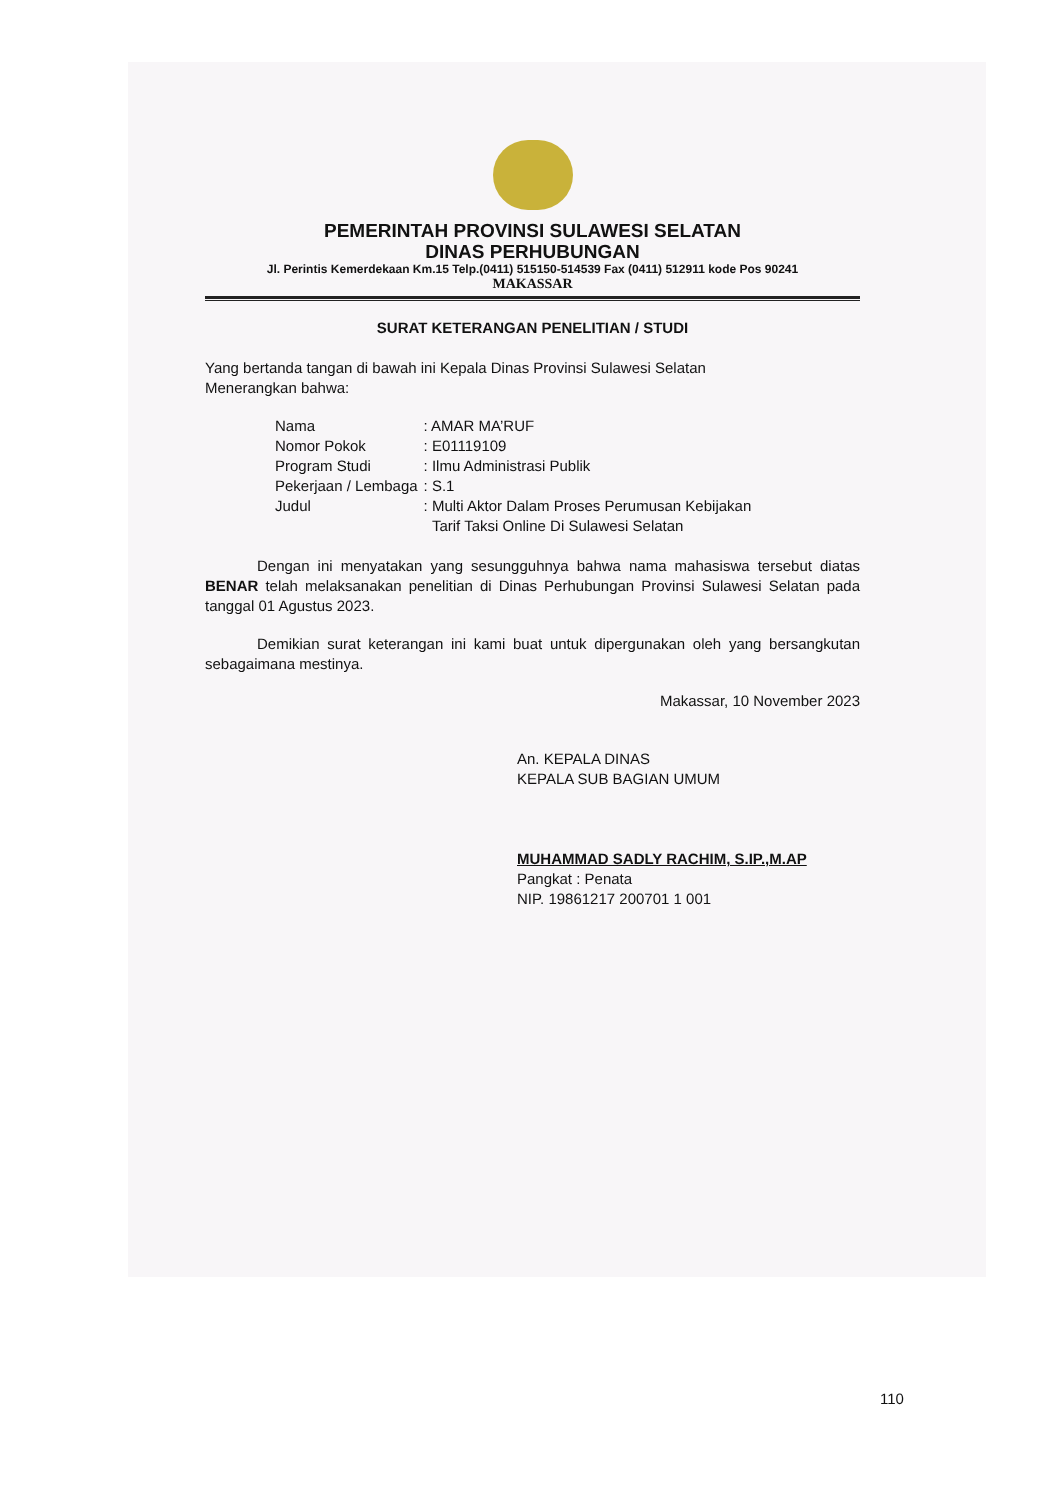PEMERINTAH PROVINSI SULAWESI SELATAN
DINAS PERHUBUNGAN
Jl. Perintis Kemerdekaan Km.15 Telp.(0411) 515150-514539 Fax (0411) 512911 kode Pos 90241
MAKASSAR
SURAT KETERANGAN PENELITIAN / STUDI
Yang bertanda tangan di bawah ini Kepala Dinas Provinsi Sulawesi Selatan
Menerangkan bahwa:
| Nama | : AMAR MA’RUF |
| Nomor Pokok | : E01119109 |
| Program Studi | : Ilmu Administrasi Publik |
| Pekerjaan / Lembaga | : S.1 |
| Judul | : Multi Aktor Dalam Proses Perumusan Kebijakan Tarif Taksi Online Di Sulawesi Selatan |
Dengan ini menyatakan yang sesungguhnya bahwa nama mahasiswa tersebut diatas BENAR telah melaksanakan penelitian di Dinas Perhubungan Provinsi Sulawesi Selatan pada tanggal 01 Agustus 2023.
Demikian surat keterangan ini kami buat untuk dipergunakan oleh yang bersangkutan sebagaimana mestinya.
Makassar, 10 November 2023
An. KEPALA DINAS
KEPALA SUB BAGIAN UMUM
MUHAMMAD SADLY RACHIM, S.IP.,M.AP
Pangkat : Penata
NIP. 19861217 200701 1 001
110